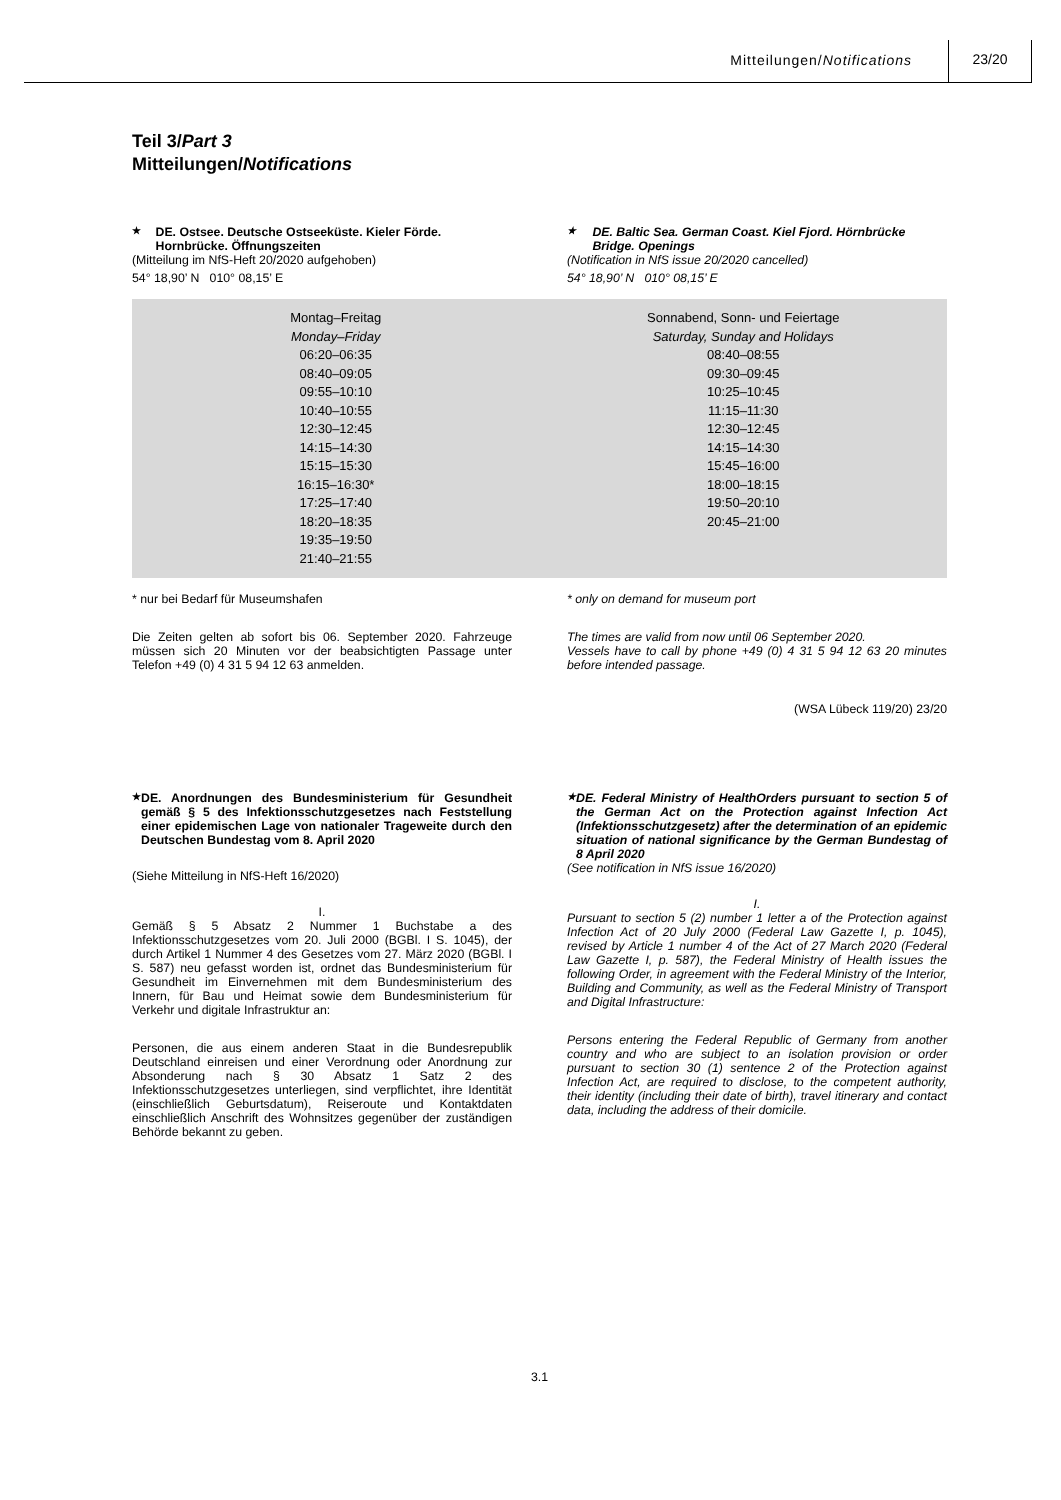Mitteilungen/Notifications
23/20
Teil 3/Part 3
Mitteilungen/Notifications
★ DE. Ostsee. Deutsche Ostseeküste. Kieler Förde. Hornbrücke. Öffnungszeiten
(Mitteilung im NfS-Heft 20/2020 aufgehoben)
54° 18,90’ N 010° 08,15’ E
★ DE. Baltic Sea. German Coast. Kiel Fjord. Hörnbrücke Bridge. Openings
(Notification in NfS issue 20/2020 cancelled)
54° 18,90’ N 010° 08,15’ E
| Montag–Freitag Monday–Friday 06:20–06:35 08:40–09:05 09:55–10:10 10:40–10:55 12:30–12:45 14:15–14:30 15:15–15:30 16:15–16:30* 17:25–17:40 18:20–18:35 19:35–19:50 21:40–21:55 | Sonnabend, Sonn- und Feiertage Saturday, Sunday and Holidays 08:40–08:55 09:30–09:45 10:25–10:45 11:15–11:30 12:30–12:45 14:15–14:30 15:45–16:00 18:00–18:15 19:50–20:10 20:45–21:00 |
* nur bei Bedarf für Museumshafen
Die Zeiten gelten ab sofort bis 06. September 2020. Fahrzeuge müssen sich 20 Minuten vor der beabsichtigten Passage unter Telefon +49 (0) 4 31 5 94 12 63 anmelden.
* only on demand for museum port
The times are valid from now until 06 September 2020.
Vessels have to call by phone +49 (0) 4 31 5 94 12 63 20 minutes before intended passage.
(WSA Lübeck 119/20) 23/20
★ DE. Anordnungen des Bundesministerium für Gesundheit gemäß § 5 des Infektionsschutzgesetzes nach Feststellung einer epidemischen Lage von nationaler Trageweite durch den Deutschen Bundestag vom 8. April 2020
(Siehe Mitteilung in NfS-Heft 16/2020)
I.
Gemäß § 5 Absatz 2 Nummer 1 Buchstabe a des Infektionsschutzgesetzes vom 20. Juli 2000 (BGBl. I S. 1045), der durch Artikel 1 Nummer 4 des Gesetzes vom 27. März 2020 (BGBl. I S. 587) neu gefasst worden ist, ordnet das Bundesministerium für Gesundheit im Einvernehmen mit dem Bundesministerium des Innern, für Bau und Heimat sowie dem Bundesministerium für Verkehr und digitale Infrastruktur an:
Personen, die aus einem anderen Staat in die Bundesrepublik Deutschland einreisen und einer Verordnung oder Anordnung zur Absonderung nach § 30 Absatz 1 Satz 2 des Infektionsschutzgesetzes unterliegen, sind verpflichtet, ihre Identität (einschließlich Geburtsdatum), Reiseroute und Kontaktdaten einschließlich Anschrift des Wohnsitzes gegenüber der zuständigen Behörde bekannt zu geben.
★ DE. Federal Ministry of HealthOrders pursuant to section 5 of the German Act on the Protection against Infection Act (Infektionsschutzgesetz) after the determination of an epidemic situation of national significance by the German Bundestag of 8 April 2020
(See notification in NfS issue 16/2020)
I.
Pursuant to section 5 (2) number 1 letter a of the Protection against Infection Act of 20 July 2000 (Federal Law Gazette I, p. 1045), revised by Article 1 number 4 of the Act of 27 March 2020 (Federal Law Gazette I, p. 587), the Federal Ministry of Health issues the following Order, in agreement with the Federal Ministry of the Interior, Building and Community, as well as the Federal Ministry of Transport and Digital Infrastructure:
Persons entering the Federal Republic of Germany from another country and who are subject to an isolation provision or order pursuant to section 30 (1) sentence 2 of the Protection against Infection Act, are required to disclose, to the competent authority, their identity (including their date of birth), travel itinerary and contact data, including the address of their domicile.
3.1